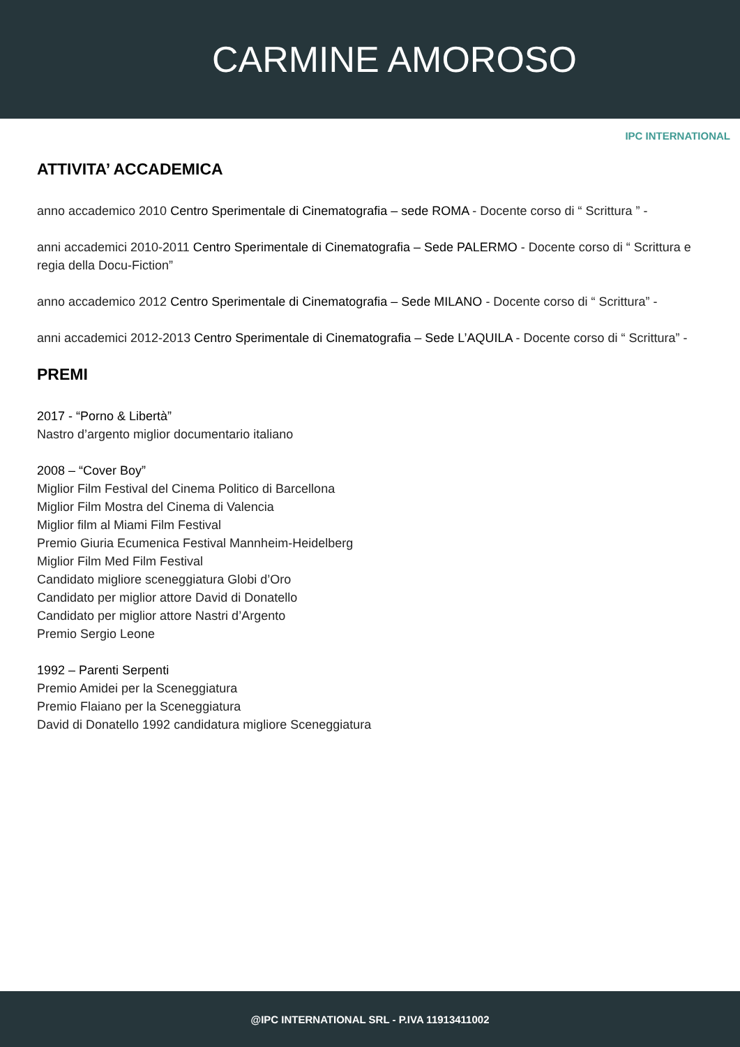CARMINE AMOROSO
IPC INTERNATIONAL
ATTIVITA’ ACCADEMICA
anno accademico 2010 Centro Sperimentale di Cinematografia – sede ROMA - Docente corso di “ Scrittura ” -
anni accademici 2010-2011 Centro Sperimentale di Cinematografia – Sede PALERMO - Docente corso di “ Scrittura e regia della Docu-Fiction”
anno accademico 2012 Centro Sperimentale di Cinematografia – Sede MILANO - Docente corso di “ Scrittura” -
anni accademici 2012-2013 Centro Sperimentale di Cinematografia – Sede L’AQUILA - Docente corso di “ Scrittura” -
PREMI
2017 - “Porno & Libertà”
Nastro d’argento miglior documentario italiano
2008 – “Cover Boy”
Miglior Film Festival del Cinema Politico di Barcellona
Miglior Film Mostra del Cinema di Valencia
Miglior film al Miami Film Festival
Premio Giuria Ecumenica Festival Mannheim-Heidelberg
Miglior Film Med Film Festival
Candidato migliore sceneggiatura Globi d’Oro
Candidato per miglior attore David di Donatello
Candidato per miglior attore Nastri d’Argento
Premio Sergio Leone
1992 – Parenti Serpenti
Premio Amidei per la Sceneggiatura
Premio Flaiano per la Sceneggiatura
David di Donatello 1992 candidatura migliore Sceneggiatura
@IPC INTERNATIONAL SRL - P.IVA 11913411002